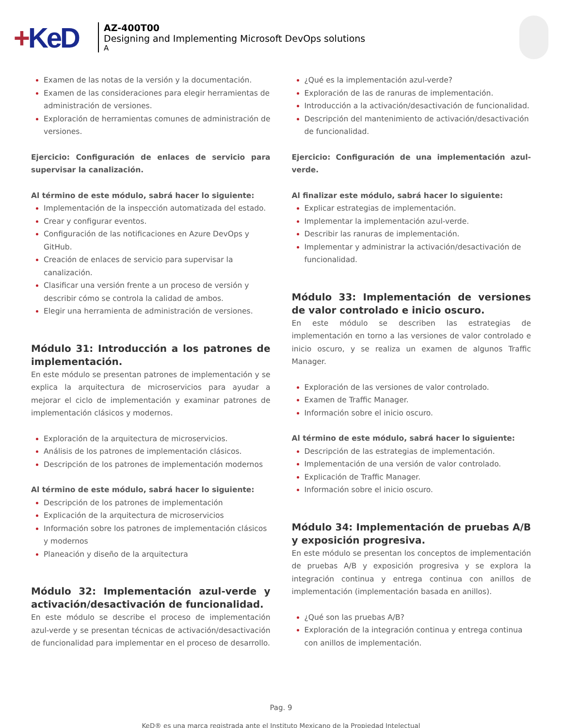+KeD
AZ-400T00
Designing and Implementing Microsoft DevOps solutions
A
Examen de las notas de la versión y la documentación.
Examen de las consideraciones para elegir herramientas de administración de versiones.
Exploración de herramientas comunes de administración de versiones.
Ejercicio: Configuración de enlaces de servicio para supervisar la canalización.
Al término de este módulo, sabrá hacer lo siguiente:
Implementación de la inspección automatizada del estado.
Crear y configurar eventos.
Configuración de las notificaciones en Azure DevOps y GitHub.
Creación de enlaces de servicio para supervisar la canalización.
Clasificar una versión frente a un proceso de versión y describir cómo se controla la calidad de ambos.
Elegir una herramienta de administración de versiones.
Módulo 31: Introducción a los patrones de implementación.
En este módulo se presentan patrones de implementación y se explica la arquitectura de microservicios para ayudar a mejorar el ciclo de implementación y examinar patrones de implementación clásicos y modernos.
Exploración de la arquitectura de microservicios.
Análisis de los patrones de implementación clásicos.
Descripción de los patrones de implementación modernos
Al término de este módulo, sabrá hacer lo siguiente:
Descripción de los patrones de implementación
Explicación de la arquitectura de microservicios
Información sobre los patrones de implementación clásicos y modernos
Planeación y diseño de la arquitectura
Módulo 32: Implementación azul-verde y activación/desactivación de funcionalidad.
En este módulo se describe el proceso de implementación azul-verde y se presentan técnicas de activación/desactivación de funcionalidad para implementar en el proceso de desarrollo.
¿Qué es la implementación azul-verde?
Exploración de las de ranuras de implementación.
Introducción a la activación/desactivación de funcionalidad.
Descripción del mantenimiento de activación/desactivación de funcionalidad.
Ejercicio: Configuración de una implementación azul-verde.
Al finalizar este módulo, sabrá hacer lo siguiente:
Explicar estrategias de implementación.
Implementar la implementación azul-verde.
Describir las ranuras de implementación.
Implementar y administrar la activación/desactivación de funcionalidad.
Módulo 33: Implementación de versiones de valor controlado e inicio oscuro.
En este módulo se describen las estrategias de implementación en torno a las versiones de valor controlado e inicio oscuro, y se realiza un examen de algunos Traffic Manager.
Exploración de las versiones de valor controlado.
Examen de Traffic Manager.
Información sobre el inicio oscuro.
Al término de este módulo, sabrá hacer lo siguiente:
Descripción de las estrategias de implementación.
Implementación de una versión de valor controlado.
Explicación de Traffic Manager.
Información sobre el inicio oscuro.
Módulo 34: Implementación de pruebas A/B y exposición progresiva.
En este módulo se presentan los conceptos de implementación de pruebas A/B y exposición progresiva y se explora la integración continua y entrega continua con anillos de implementación (implementación basada en anillos).
¿Qué son las pruebas A/B?
Exploración de la integración continua y entrega continua con anillos de implementación.
Pag. 9
KeD® es una marca registrada ante el Instituto Mexicano de la Propiedad Intelectual